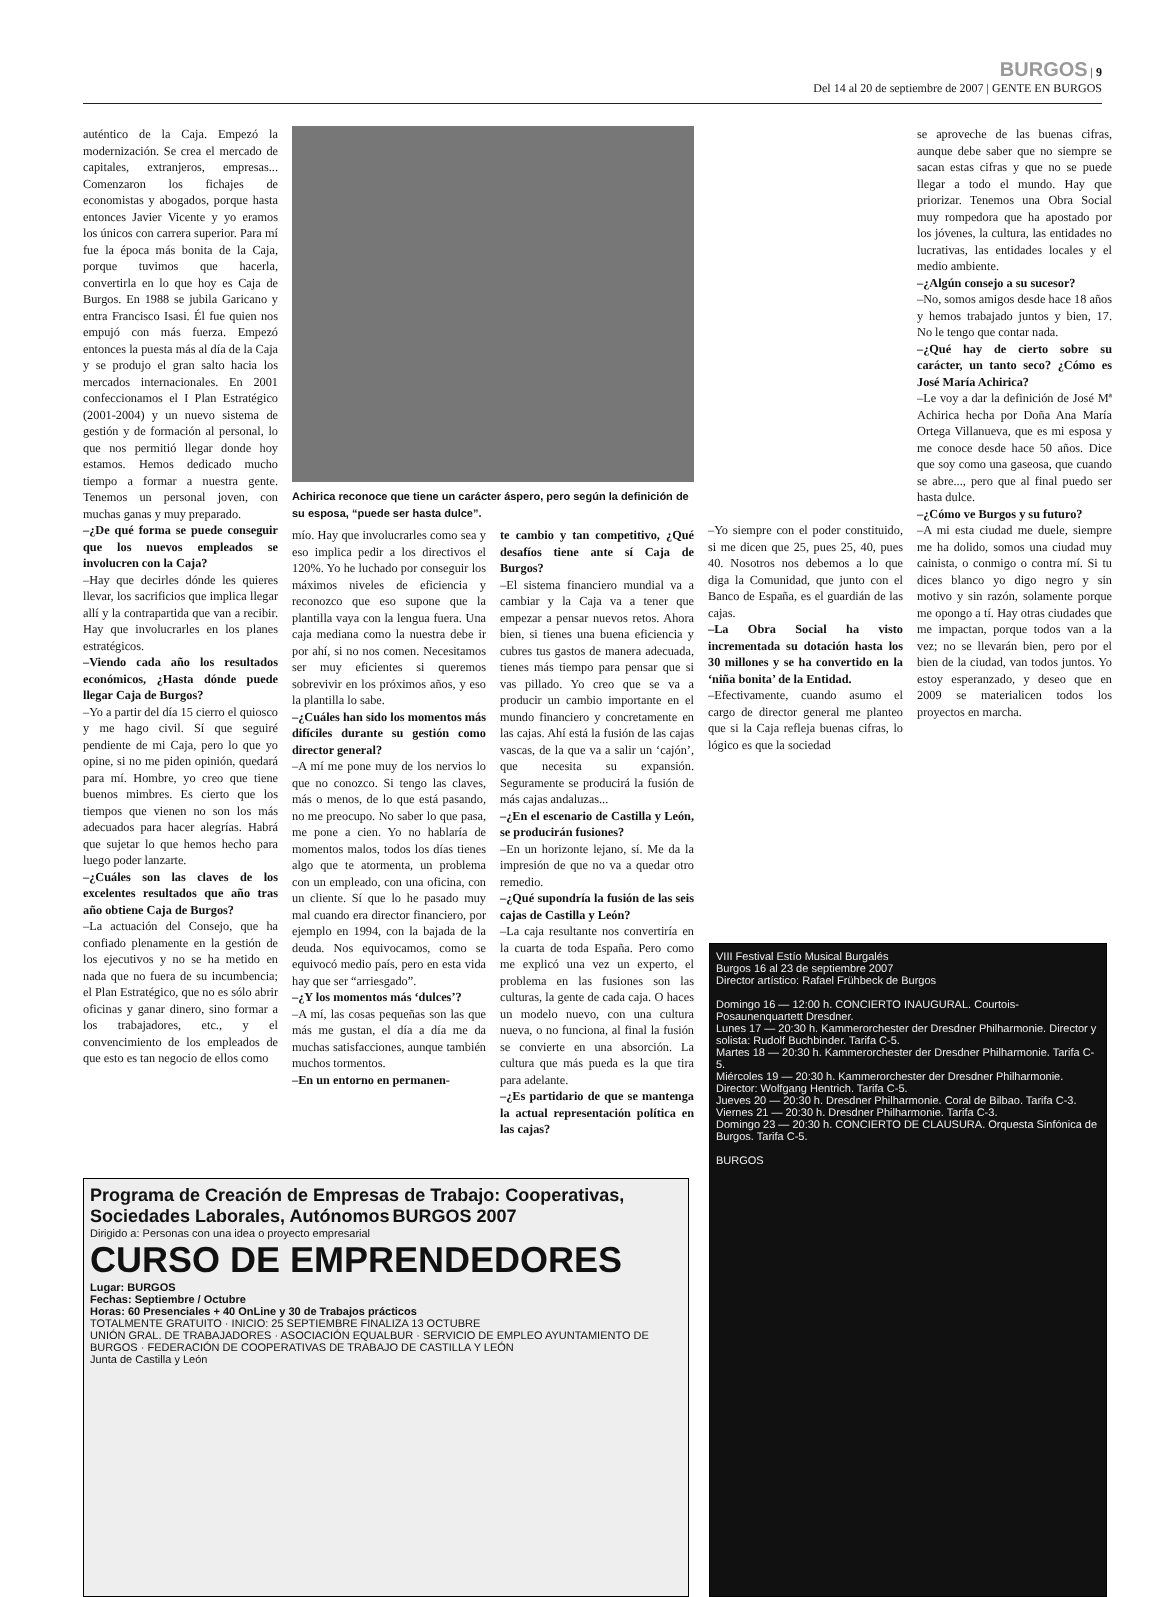BURGOS | 9
Del 14 al 20 de septiembre de 2007 | GENTE EN BURGOS
auténtico de la Caja. Empezó la modernización. Se crea el mercado de capitales, extranjeros, empresas... Comenzaron los fichajes de economistas y abogados, porque hasta entonces Javier Vicente y yo eramos los únicos con carrera superior. Para mí fue la época más bonita de la Caja, porque tuvimos que hacerla, convertirla en lo que hoy es Caja de Burgos. En 1988 se jubila Garicano y entra Francisco Isasi. Él fue quien nos empujó con más fuerza. Empezó entonces la puesta más al día de la Caja y se produjo el gran salto hacia los mercados internacionales. En 2001 confeccionamos el I Plan Estratégico (2001-2004) y un nuevo sistema de gestión y de formación al personal, lo que nos permitió llegar donde hoy estamos. Hemos dedicado mucho tiempo a formar a nuestra gente. Tenemos un personal joven, con muchas ganas y muy preparado.
–¿De qué forma se puede conseguir que los nuevos empleados se involucren con la Caja?
–Hay que decirles dónde les quieres llevar, los sacrificios que implica llegar allí y la contrapartida que van a recibir. Hay que involucrarles en los planes estratégicos.
–Viendo cada año los resultados económicos, ¿Hasta dónde puede llegar Caja de Burgos?
–Yo a partir del día 15 cierro el quiosco y me hago civil. Sí que seguiré pendiente de mi Caja, pero lo que yo opine, si no me piden opinión, quedará para mí. Hombre, yo creo que tiene buenos mimbres. Es cierto que los tiempos que vienen no son los más adecuados para hacer alegrías. Habrá que sujetar lo que hemos hecho para luego poder lanzarte.
–¿Cuáles son las claves de los excelentes resultados que año tras año obtiene Caja de Burgos?
–La actuación del Consejo, que ha confiado plenamente en la gestión de los ejecutivos y no se ha metido en nada que no fuera de su incumbencia; el Plan Estratégico, que no es sólo abrir oficinas y ganar dinero, sino formar a los trabajadores, etc., y el convencimiento de los empleados de que esto es tan negocio de ellos como
Achirica reconoce que tiene un carácter áspero, pero según la definición de su esposa, “puede ser hasta dulce”.
mío. Hay que involucrarles como sea y eso implica pedir a los directivos el 120%. Yo he luchado por conseguir los máximos niveles de eficiencia y reconozco que eso supone que la plantilla vaya con la lengua fuera. Una caja mediana como la nuestra debe ir por ahí, si no nos comen. Necesitamos ser muy eficientes si queremos sobrevivir en los próximos años, y eso la plantilla lo sabe.
–¿Cuáles han sido los momentos más difíciles durante su gestión como director general?
–A mí me pone muy de los nervios lo que no conozco. Si tengo las claves, más o menos, de lo que está pasando, no me preocupo. No saber lo que pasa, me pone a cien. Yo no hablaría de momentos malos, todos los días tienes algo que te atormenta, un problema con un empleado, con una oficina, con un cliente. Sí que lo he pasado muy mal cuando era director financiero, por ejemplo en 1994, con la bajada de la deuda. Nos equivocamos, como se equivocó medio país, pero en esta vida hay que ser “arriesgado”.
–¿Y los momentos más ‘dulces’?
–A mí, las cosas pequeñas son las que más me gustan, el día a día me da muchas satisfacciones, aunque también muchos tormentos.
–En un entorno en permanen-
te cambio y tan competitivo, ¿Qué desafíos tiene ante sí Caja de Burgos?
–El sistema financiero mundial va a cambiar y la Caja va a tener que empezar a pensar nuevos retos. Ahora bien, si tienes una buena eficiencia y cubres tus gastos de manera adecuada, tienes más tiempo para pensar que si vas pillado. Yo creo que se va a producir un cambio importante en el mundo financiero y concretamente en las cajas. Ahí está la fusión de las cajas vascas, de la que va a salir un ‘cajón’, que necesita su expansión. Seguramente se producirá la fusión de más cajas andaluzas...
–¿En el escenario de Castilla y León, se producirán fusiones?
–En un horizonte lejano, sí. Me da la impresión de que no va a quedar otro remedio.
–¿Qué supondría la fusión de las seis cajas de Castilla y León?
–La caja resultante nos convertiría en la cuarta de toda España. Pero como me explicó una vez un experto, el problema en las fusiones son las culturas, la gente de cada caja. O haces un modelo nuevo, con una cultura nueva, o no funciona, al final la fusión se convierte en una absorción. La cultura que más pueda es la que tira para adelante.
–¿Es partidario de que se mantenga la actual representación política en las cajas?
–Yo siempre con el poder constituido, si me dicen que 25, pues 25, 40, pues 40. Nosotros nos debemos a lo que diga la Comunidad, que junto con el Banco de España, es el guardián de las cajas.
–La Obra Social ha visto incrementada su dotación hasta los 30 millones y se ha convertido en la ‘niña bonita’ de la Entidad.
–Efectivamente, cuando asumo el cargo de director general me planteo que si la Caja refleja buenas cifras, lo lógico es que la sociedad
se aproveche de las buenas cifras, aunque debe saber que no siempre se sacan estas cifras y que no se puede llegar a todo el mundo. Hay que priorizar. Tenemos una Obra Social muy rompedora que ha apostado por los jóvenes, la cultura, las entidades no lucrativas, las entidades locales y el medio ambiente.
–¿Algún consejo a su sucesor?
–No, somos amigos desde hace 18 años y hemos trabajado juntos y bien, 17. No le tengo que contar nada.
–¿Qué hay de cierto sobre su carácter, un tanto seco? ¿Cómo es José María Achirica?
–Le voy a dar la definición de José Mª Achirica hecha por Doña Ana María Ortega Villanueva, que es mi esposa y me conoce desde hace 50 años. Dice que soy como una gaseosa, que cuando se abre..., pero que al final puedo ser hasta dulce.
–¿Cómo ve Burgos y su futuro?
–A mi esta ciudad me duele, siempre me ha dolido, somos una ciudad muy cainista, o conmigo o contra mí. Si tu dices blanco yo digo negro y sin motivo y sin razón, solamente porque me opongo a tí. Hay otras ciudades que me impactan, porque todos van a la vez; no se llevarán bien, pero por el bien de la ciudad, van todos juntos. Yo estoy esperanzado, y deseo que en 2009 se materialicen todos los proyectos en marcha.
Programa de Creación de Empresas de Trabajo: Cooperativas, Sociedades Laborales, Autónomos BURGOS 2007
Dirigido a: Personas con una idea o proyecto empresarial
CURSO DE EMPRENDEDORES
Lugar: BURGOS
Fechas: Septiembre / Octubre
Horas: 60 Presenciales + 40 OnLine y 30 de Trabajos prácticos
TOTALMENTE GRATUITO · INICIO: 25 SEPTIEMBRE FINALIZA 13 OCTUBRE
UNIÓN GRAL. DE TRABAJADORES · ASOCIACIÓN EQUALBUR · SERVICIO DE EMPLEO AYUNTAMIENTO DE BURGOS · FEDERACIÓN DE COOPERATIVAS DE TRABAJO DE CASTILLA Y LEÓN
Junta de Castilla y León
VIII Festival Estío Musical Burgalés
Burgos 16 al 23 de septiembre 2007
Director artístico: Rafael Frühbeck de Burgos
Domingo 16 — 12:00 h. CONCIERTO INAUGURAL. Courtois-Posaunenquartett Dresdner.
Lunes 17 — 20:30 h. Kammerorchester der Dresdner Philharmonie. Director y solista: Rudolf Buchbinder. Tarifa C-5.
Martes 18 — 20:30 h. Kammerorchester der Dresdner Philharmonie. Tarifa C-5.
Miércoles 19 — 20:30 h. Kammerorchester der Dresdner Philharmonie. Director: Wolfgang Hentrich. Tarifa C-5.
Jueves 20 — 20:30 h. Dresdner Philharmonie. Coral de Bilbao. Tarifa C-3.
Viernes 21 — 20:30 h. Dresdner Philharmonie. Tarifa C-3.
Domingo 23 — 20:30 h. CONCIERTO DE CLAUSURA. Orquesta Sinfónica de Burgos. Tarifa C-5.
BURGOS